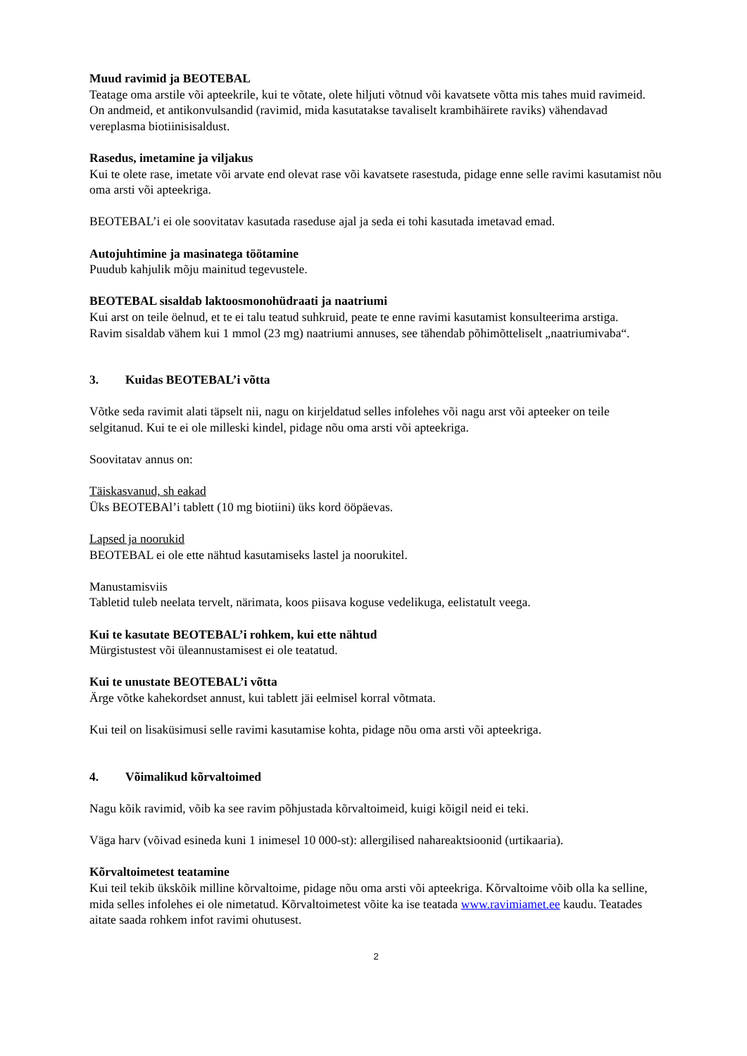Muud ravimid ja BEOTEBAL
Teatage oma arstile või apteekrile, kui te võtate, olete hiljuti võtnud või kavatsete võtta mis tahes muid ravimeid.
On andmeid, et antikonvulsandid (ravimid, mida kasutatakse tavaliselt krambihäirete raviks) vähendavad vereplasma biotiinisisaldust.
Rasedus, imetamine ja viljakus
Kui te olete rase, imetate või arvate end olevat rase või kavatsete rasestuda, pidage enne selle ravimi kasutamist nõu oma arsti või apteekriga.
BEOTEBAL’i ei ole soovitatav kasutada raseduse ajal ja seda ei tohi kasutada imetavad emad.
Autojuhtimine ja masinatega töötamine
Puudub kahjulik mõju mainitud tegevustele.
BEOTEBAL sisaldab laktoosmonohüdraati ja naatriumi
Kui arst on teile öelnud, et te ei talu teatud suhkruid, peate te enne ravimi kasutamist konsulteerima arstiga.
Ravim sisaldab vähem kui 1 mmol (23 mg) naatriumi annuses, see tähendab põhimõtteliselt „naatriumivaba“.
3. Kuidas BEOTEBAL’i võtta
Võtke seda ravimit alati täpselt nii, nagu on kirjeldatud selles infolehes või nagu arst või apteeker on teile selgitanud. Kui te ei ole milleski kindel, pidage nõu oma arsti või apteekriga.
Soovitatav annus on:
Täiskasvanud, sh eakad
Üks BEOTEBAl’i tablett (10 mg biotiini) üks kord ööpäevas.
Lapsed ja noorukid
BEOTEBAL ei ole ette nähtud kasutamiseks lastel ja noorukitel.
Manustamisviis
Tabletid tuleb neelata tervelt, närimata, koos piisava koguse vedelikuga, eelistatult veega.
Kui te kasutate BEOTEBAL’i rohkem, kui ette nähtud
Mürgistustest või üleannustamisest ei ole teatatud.
Kui te unustate BEOTEBAL’i võtta
Ärge võtke kahekordset annust, kui tablett jäi eelmisel korral võtmata.
Kui teil on lisaküsimusi selle ravimi kasutamise kohta, pidage nõu oma arsti või apteekriga.
4. Võimalikud kõrvaltoimed
Nagu kõik ravimid, võib ka see ravim põhjustada kõrvaltoimeid, kuigi kõigil neid ei teki.
Väga harv (võivad esineda kuni 1 inimesel 10 000-st): allergilised nahareaktsioonid (urtikaaria).
Kõrvaltoimetest teatamine
Kui teil tekib ükskõik milline kõrvaltoime, pidage nõu oma arsti või apteekriga. Kõrvaltoime võib olla ka selline, mida selles infolehes ei ole nimetatud. Kõrvaltoimetest võite ka ise teatada www.ravimiamet.ee kaudu. Teatades aitate saada rohkem infot ravimi ohutusest.
2